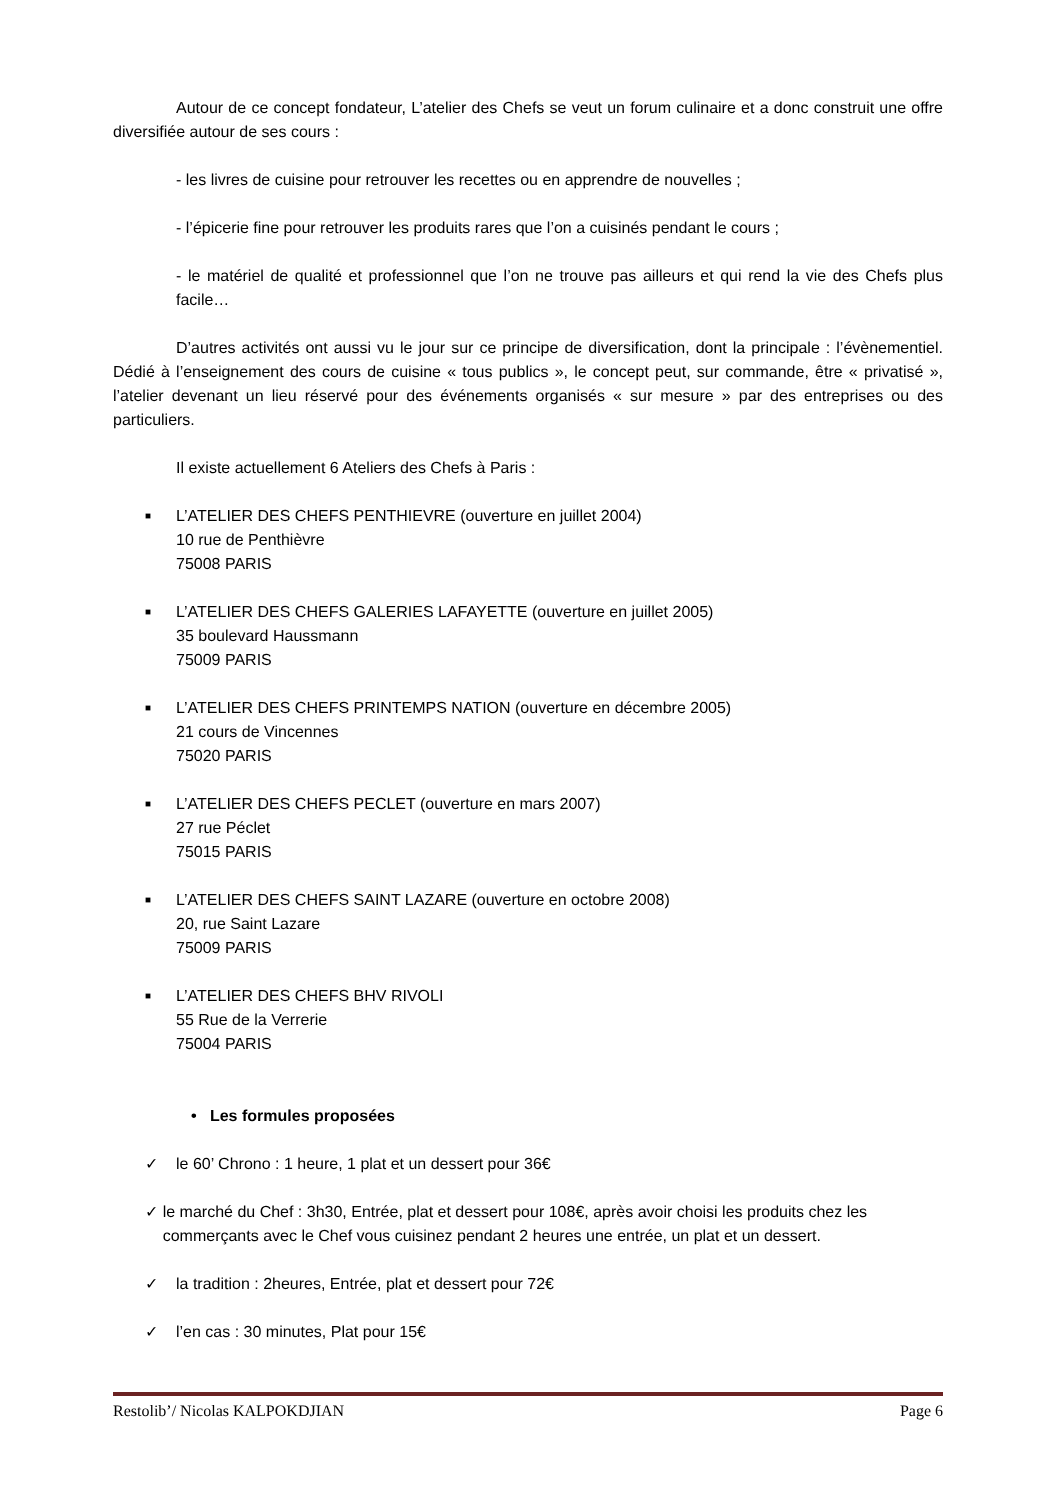Autour de ce concept fondateur, L’atelier des Chefs se veut un forum culinaire et a donc construit une offre diversifiée autour de ses cours :
- les livres de cuisine pour retrouver les recettes ou en apprendre de nouvelles ;
- l’épicerie fine pour retrouver les produits rares que l’on a cuisinés pendant le cours ;
- le matériel de qualité et professionnel que l’on ne trouve pas ailleurs et qui rend la vie des Chefs plus facile…
D’autres activités ont aussi vu le jour sur ce principe de diversification, dont la principale : l’évènementiel. Dédié à l’enseignement des cours de cuisine « tous publics », le concept peut, sur commande, être « privatisé », l’atelier devenant un lieu réservé pour des événements organisés « sur mesure » par des entreprises ou des particuliers.
Il existe actuellement 6 Ateliers des Chefs à Paris :
■ L’ATELIER DES CHEFS PENTHIEVRE (ouverture en juillet 2004)
10 rue de Penthièvre
75008 PARIS
■ L’ATELIER DES CHEFS GALERIES LAFAYETTE (ouverture en juillet 2005)
35 boulevard Haussmann
75009 PARIS
■ L’ATELIER DES CHEFS PRINTEMPS NATION (ouverture en décembre 2005)
21 cours de Vincennes
75020 PARIS
■ L’ATELIER DES CHEFS PECLET (ouverture en mars 2007)
27 rue Péclet
75015 PARIS
■ L’ATELIER DES CHEFS SAINT LAZARE (ouverture en octobre 2008)
20, rue Saint Lazare
75009 PARIS
■ L’ATELIER DES CHEFS BHV RIVOLI
55 Rue de la Verrerie
75004 PARIS
• Les formules proposées
✓ le 60’ Chrono : 1 heure, 1 plat et un dessert pour 36€
✓ le marché du Chef : 3h30, Entrée, plat et dessert pour 108€, après avoir choisi les produits chez les commerçants avec le Chef vous cuisinez pendant 2 heures une entrée, un plat et un dessert.
✓ la tradition : 2heures, Entrée, plat et dessert pour 72€
✓ l’en cas : 30 minutes, Plat pour 15€
Restolib’/ Nicolas KALPOKDJIAN Page 6